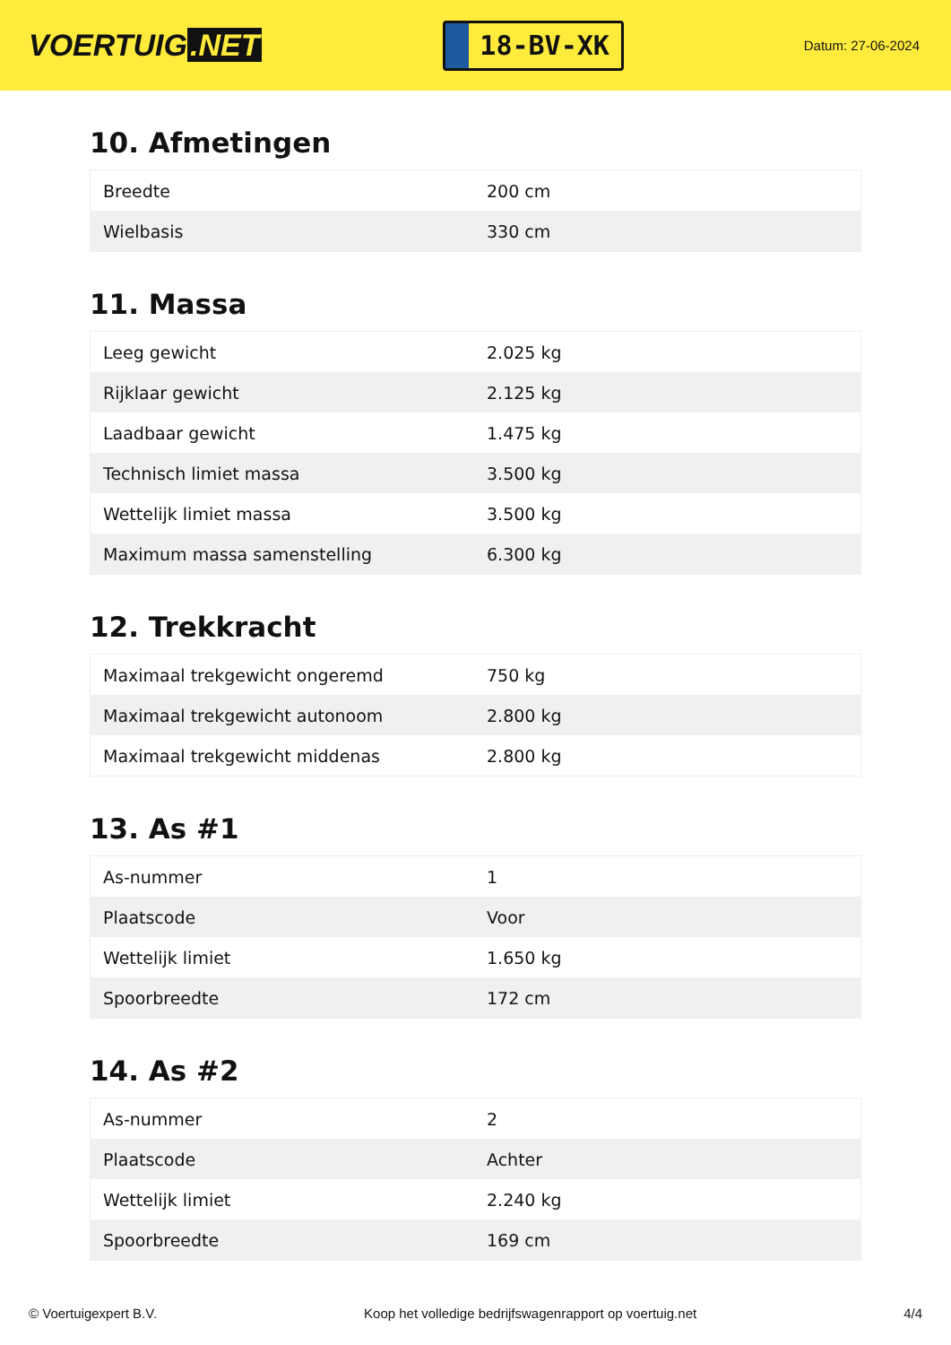VOERTUIG.NET
18-BV-XK
Datum: 27-06-2024
10. Afmetingen
| Breedte | 200 cm |
| Wielbasis | 330 cm |
11. Massa
| Leeg gewicht | 2.025 kg |
| Rijklaar gewicht | 2.125 kg |
| Laadbaar gewicht | 1.475 kg |
| Technisch limiet massa | 3.500 kg |
| Wettelijk limiet massa | 3.500 kg |
| Maximum massa samenstelling | 6.300 kg |
12. Trekkracht
| Maximaal trekgewicht ongeremd | 750 kg |
| Maximaal trekgewicht autonoom | 2.800 kg |
| Maximaal trekgewicht middenas | 2.800 kg |
13. As #1
| As-nummer | 1 |
| Plaatscode | Voor |
| Wettelijk limiet | 1.650 kg |
| Spoorbreedte | 172 cm |
14. As #2
| As-nummer | 2 |
| Plaatscode | Achter |
| Wettelijk limiet | 2.240 kg |
| Spoorbreedte | 169 cm |
© Voertuigexpert B.V. Koop het volledige bedrijfswagenrapport op voertuig.net 4/4